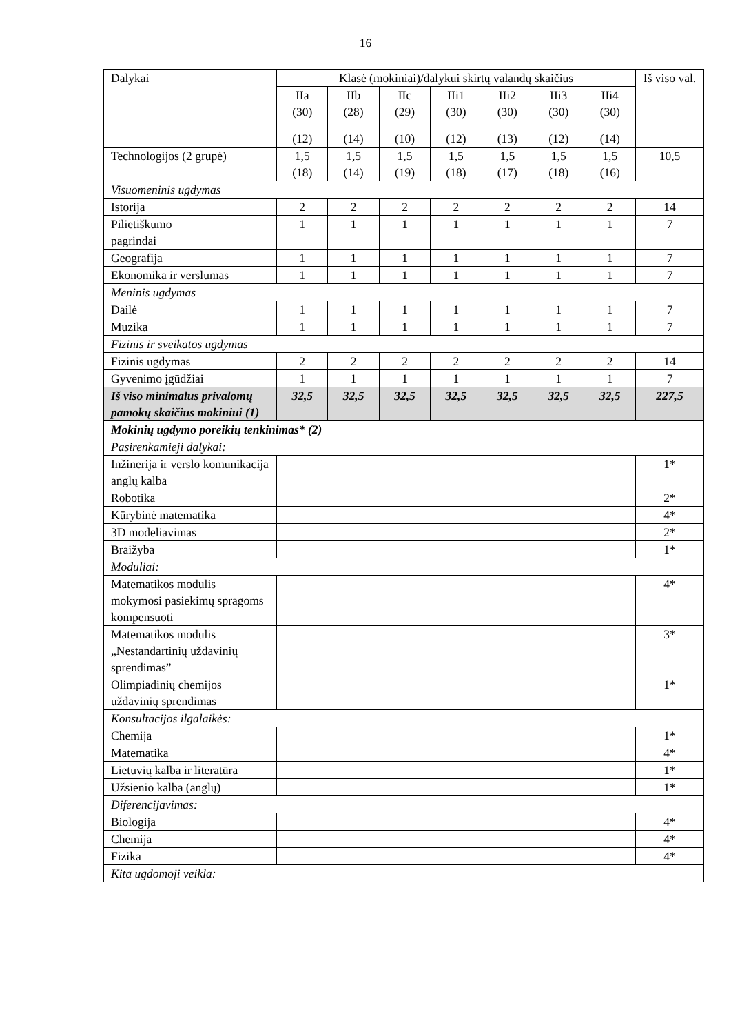16
| Dalykai | Klasė (mokiniai)/dalykui skirtų valandų skaičius | | | | | | | Iš viso val. |
| | IIa (30) | IIb (28) | IIc (29) | IIi1 (30) | IIi2 (30) | IIi3 (30) | IIi4 (30) | |
| | (12) | (14) | (10) | (12) | (13) | (12) | (14) | |
| Technologijos (2 grupė) | 1,5 (18) | 1,5 (14) | 1,5 (19) | 1,5 (18) | 1,5 (17) | 1,5 (18) | 1,5 (16) | 10,5 |
| Visuomeninis ugdymas | | | | | | | | |
| Istorija | 2 | 2 | 2 | 2 | 2 | 2 | 2 | 14 |
| Pilietiškumo pagrindai | 1 | 1 | 1 | 1 | 1 | 1 | 1 | 7 |
| Geografija | 1 | 1 | 1 | 1 | 1 | 1 | 1 | 7 |
| Ekonomika ir verslumas | 1 | 1 | 1 | 1 | 1 | 1 | 1 | 7 |
| Meninis ugdymas | | | | | | | | |
| Dailė | 1 | 1 | 1 | 1 | 1 | 1 | 1 | 7 |
| Muzika | 1 | 1 | 1 | 1 | 1 | 1 | 1 | 7 |
| Fizinis ir sveikatos ugdymas | | | | | | | | |
| Fizinis ugdymas | 2 | 2 | 2 | 2 | 2 | 2 | 2 | 14 |
| Gyvenimo įgūdžiai | 1 | 1 | 1 | 1 | 1 | 1 | 1 | 7 |
| Iš viso minimalus privalomų pamokų skaičius mokiniui (1) | 32,5 | 32,5 | 32,5 | 32,5 | 32,5 | 32,5 | 32,5 | 227,5 |
| Mokinių ugdymo poreikių tenkinimas* (2) | | | | | | | | |
| Pasirenkamieji dalykai: | | | | | | | | |
| Inžinerija ir verslo komunikacija anglų kalba | | | | | | | | 1* |
| Robotika | | | | | | | | 2* |
| Kūrybinė matematika | | | | | | | | 4* |
| 3D modeliavimas | | | | | | | | 2* |
| Braižyba | | | | | | | | 1* |
| Moduliai: | | | | | | | | |
| Matematikos modulis mokymosi pasiekimų spragoms kompensuoti | | | | | | | | 4* |
| Matematikos modulis „Nestandartinių uždavinių sprendimas” | | | | | | | | 3* |
| Olimpiadinių chemijos uždavinių sprendimas | | | | | | | | 1* |
| Konsultacijos ilgalaikės: | | | | | | | | |
| Chemija | | | | | | | | 1* |
| Matematika | | | | | | | | 4* |
| Lietuvių kalba ir literatūra | | | | | | | | 1* |
| Užsienio kalba (anglų) | | | | | | | | 1* |
| Diferencijavimas: | | | | | | | | |
| Biologija | | | | | | | | 4* |
| Chemija | | | | | | | | 4* |
| Fizika | | | | | | | | 4* |
| Kita ugdomoji veikla: | | | | | | | | |